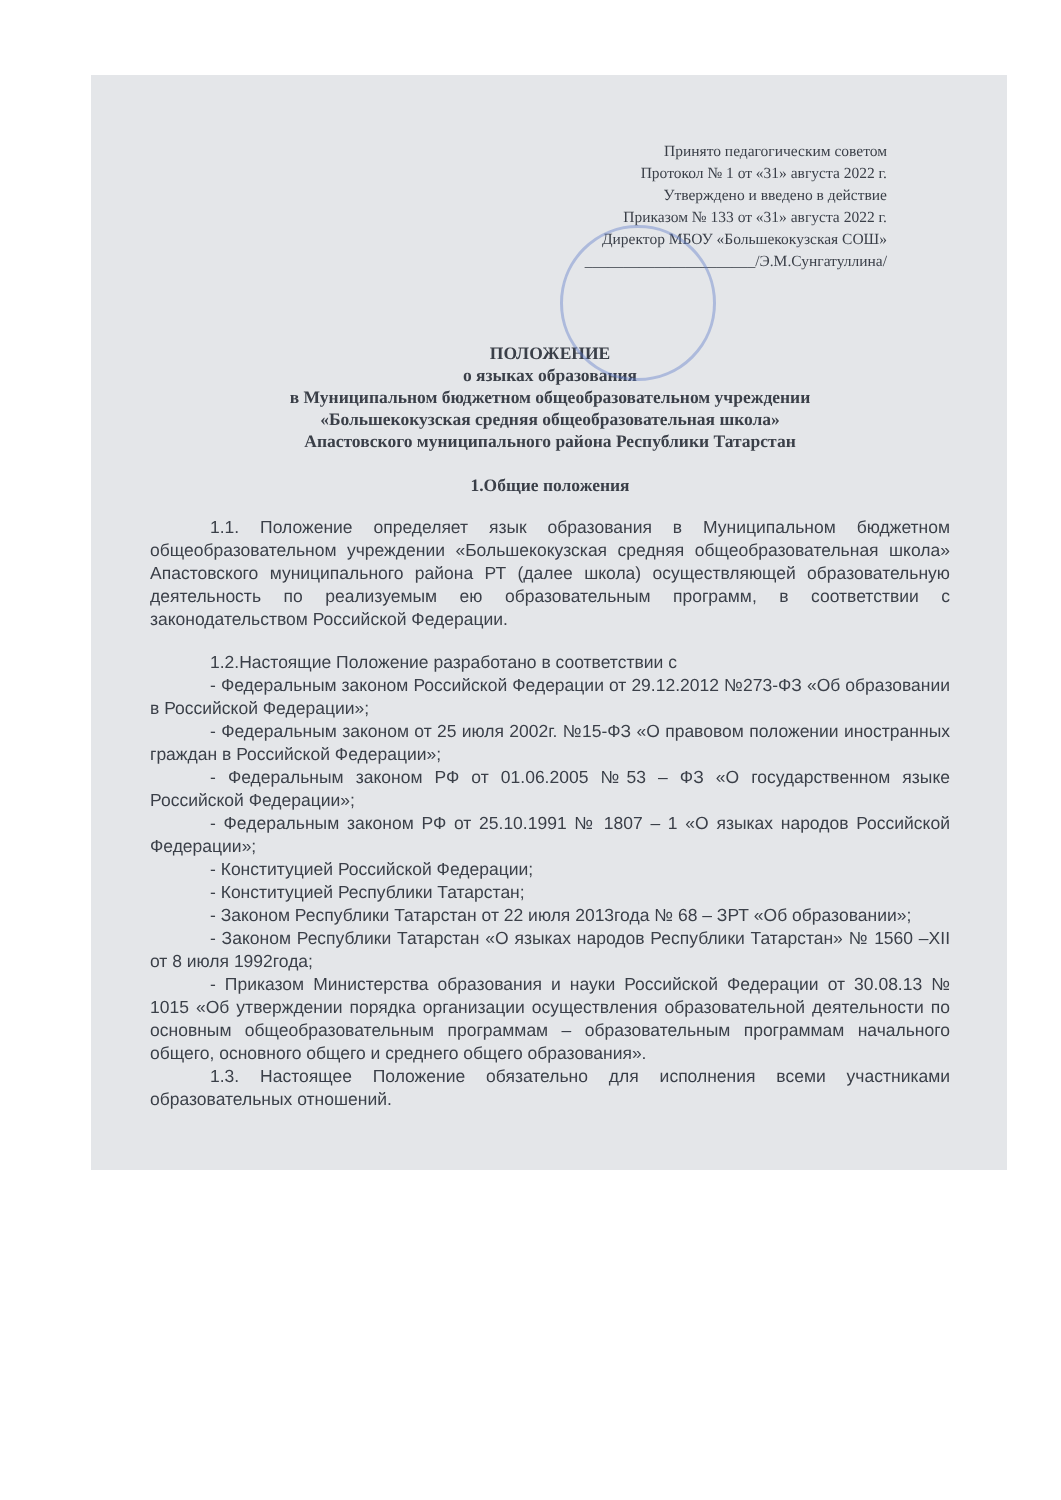Принято педагогическим советом
Протокол № 1 от «31» августа 2022 г.
Утверждено и введено в действие
Приказом № 133 от «31» августа 2022 г.
Директор МБОУ «Большекокузская СОШ»
______________________/Э.М.Сунгатуллина/
ПОЛОЖЕНИЕ
о языках образования
в Муниципальном бюджетном общеобразовательном учреждении
«Большекокузская средняя общеобразовательная школа»
Апастовского муниципального района Республики Татарстан
1.Общие положения
1.1. Положение определяет язык образования в Муниципальном бюджетном общеобразовательном учреждении «Большекокузская средняя общеобразовательная школа» Апастовского муниципального района РТ (далее школа) осуществляющей образовательную деятельность по реализуемым ею образовательным программ, в соответствии с законодательством Российской Федерации.
1.2.Настоящие Положение разработано в соответствии с
- Федеральным законом Российской Федерации от 29.12.2012 №273-ФЗ «Об образовании в Российской Федерации»;
- Федеральным законом от 25 июля 2002г. №15-ФЗ «О правовом положении иностранных граждан в Российской Федерации»;
- Федеральным законом РФ от 01.06.2005 №53 – ФЗ «О государственном языке Российской Федерации»;
- Федеральным законом РФ от 25.10.1991 № 1807 – 1 «О языках народов Российской Федерации»;
- Конституцией Российской Федерации;
- Конституцией Республики Татарстан;
- Законом Республики Татарстан от 22 июля 2013года № 68 – ЗРТ «Об образовании»;
- Законом Республики Татарстан «О языках народов Республики Татарстан» № 1560 –XII от 8 июля 1992года;
- Приказом Министерства образования и науки Российской Федерации от 30.08.13 № 1015 «Об утверждении порядка организации осуществления образовательной деятельности по основным общеобразовательным программам – образовательным программам начального общего, основного общего и среднего общего образования».
1.3. Настоящее Положение обязательно для исполнения всеми участниками образовательных отношений.